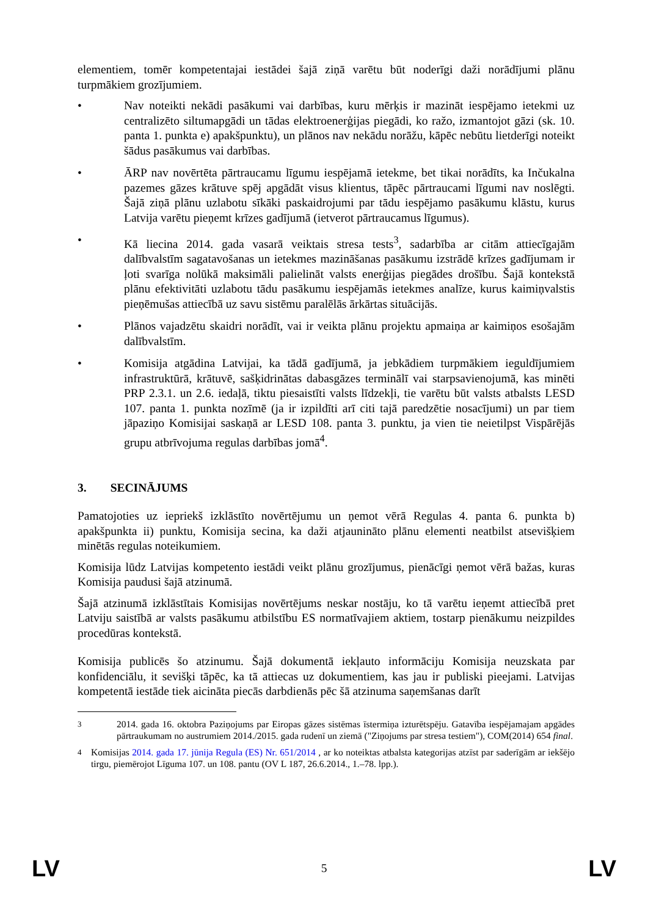elementiem, tomēr kompetentajai iestādei šajā ziņā varētu būt noderīgi daži norādījumi plānu turpmākiem grozījumiem.
• Nav noteikti nekādi pasākumi vai darbības, kuru mērķis ir mazināt iespējamo ietekmi uz centralizēto siltumapgādi un tādas elektroenerģijas piegādi, ko ražo, izmantojot gāzi (sk. 10. panta 1. punkta e) apakšpunktu), un plānos nav nekādu norāžu, kāpēc nebūtu lietderīgi noteikt šādus pasākumus vai darbības.
• ĀRP nav novērtēta pārtraucamu līgumu iespējamā ietekme, bet tikai norādīts, ka Inčukalna pazemes gāzes krātuve spēj apgādāt visus klientus, tāpēc pārtraucami līgumi nav noslēgti. Šajā ziņā plānu uzlabotu sīkāki paskaidrojumi par tādu iespējamo pasākumu klāstu, kurus Latvija varētu pieņemt krīzes gadījumā (ietverot pārtraucamus līgumus).
• Kā liecina 2014. gada vasarā veiktais stresa tests<sup>3</sup>, sadarbība ar citām attiecīgajām dalībvalstīm sagatavošanas un ietekmes mazināšanas pasākumu izstrādē krīzes gadījumam ir ļoti svarīga nolūkā maksimāli palielināt valsts enerģijas piegādes drošību. Šajā kontekstā plānu efektivitāti uzlabotu tādu pasākumu iespējamās ietekmes analīze, kurus kaimiņvalstis pieņēmušas attiecībā uz savu sistēmu paralēlās ārkārtas situācijās.
• Plānos vajadzētu skaidri norādīt, vai ir veikta plānu projektu apmaiņa ar kaimiņos esošajām dalībvalstīm.
• Komisija atgādina Latvijai, ka tādā gadījumā, ja jebkādiem turpmākiem ieguldījumiem infrastruktūrā, krātuvē, sašķidrinātas dabasgāzes terminālī vai starpsavienojumā, kas minēti PRP 2.3.1. un 2.6. iedaļā, tiktu piesaistīti valsts līdzekļi, tie varētu būt valsts atbalsts LESD 107. panta 1. punkta nozīmē (ja ir izpildīti arī citi tajā paredzētie nosacījumi) un par tiem jāpaziņo Komisijai saskaņā ar LESD 108. panta 3. punktu, ja vien tie neietilpst Vispārējās grupu atbrīvojuma regulas darbības jomā<sup>4</sup>.
3. SECINĀJUMS
Pamatojoties uz iepriekš izklāstīto novērtējumu un ņemot vērā Regulas 4. panta 6. punkta b) apakšpunkta ii) punktu, Komisija secina, ka daži atjaunināto plānu elementi neatbilst atsevišķiem minētās regulas noteikumiem.
Komisija lūdz Latvijas kompetento iestādi veikt plānu grozījumus, pienācīgi ņemot vērā bažas, kuras Komisija paudusi šajā atzinumā.
Šajā atzinumā izklāstītais Komisijas novērtējums neskar nostāju, ko tā varētu ieņemt attiecībā pret Latviju saistībā ar valsts pasākumu atbilstību ES normatīvajiem aktiem, tostarp pienākumu neizpildes procedūras kontekstā.
Komisija publicēs šo atzinumu. Šajā dokumentā iekļauto informāciju Komisija neuzskata par konfidenciālu, it sevišķi tāpēc, ka tā attiecas uz dokumentiem, kas jau ir publiski pieejami. Latvijas kompetentā iestāde tiek aicināta piecās darbdienās pēc šā atzinuma saņemšanas darīt
<sup>3</sup> 2014. gada 16. oktobra Paziņojums par Eiropas gāzes sistēmas īstermiņa izturētspēju. Gatavība iespējamajam apgādes pārtraukumam no austrumiem 2014./2015. gada rudenī un ziemā ("Ziņojums par stresa testiem"), COM(2014) 654 final.
<sup>4</sup> Komisijas 2014. gada 17. jūnija Regula (ES) Nr. 651/2014 , ar ko noteiktas atbalsta kategorijas atzīst par saderīgām ar iekšējo tirgu, piemērojot Līguma 107. un 108. pantu (OV L 187, 26.6.2014., 1.–78. lpp.).
LV 5 LV